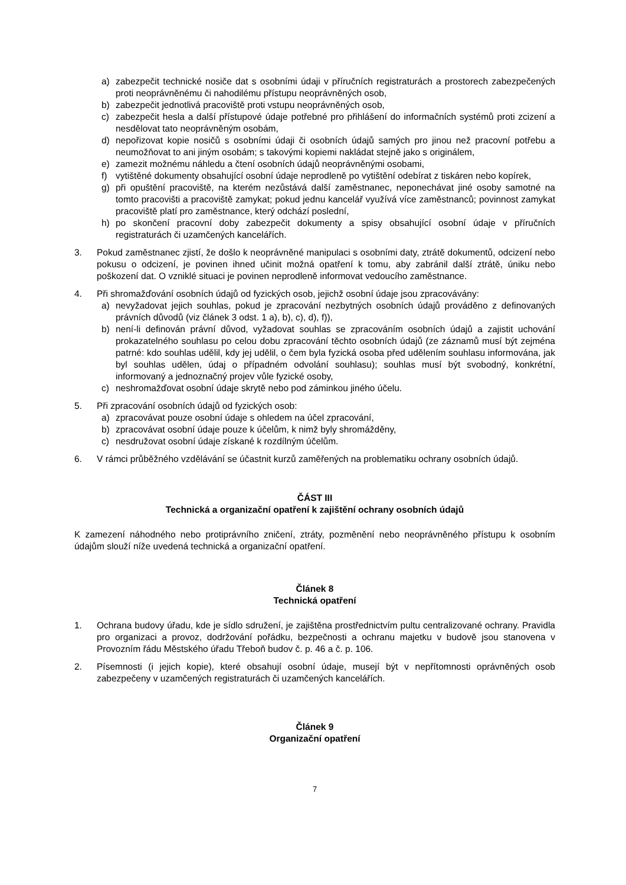a) zabezpečit technické nosiče dat s osobními údaji v příručních registraturách a prostorech zabezpečených proti neoprávněnému či nahodilému přístupu neoprávněných osob,
b) zabezpečit jednotlivá pracoviště proti vstupu neoprávněných osob,
c) zabezpečit hesla a další přístupové údaje potřebné pro přihlášení do informačních systémů proti zcizení a nesdělovat tato neoprávněným osobám,
d) nepořizovat kopie nosičů s osobními údaji či osobních údajů samých pro jinou než pracovní potřebu a neumožňovat to ani jiným osobám; s takovými kopiemi nakládat stejně jako s originálem,
e) zamezit možnému náhledu a čtení osobních údajů neoprávněnými osobami,
f) vytištěné dokumenty obsahující osobní údaje neprodleně po vytištění odebírat z tiskáren nebo kopírek,
g) při opuštění pracoviště, na kterém nezůstává další zaměstnanec, neponechávat jiné osoby samotné na tomto pracovišti a pracoviště zamykat; pokud jednu kancelář využívá více zaměstnanců; povinnost zamykat pracoviště platí pro zaměstnance, který odchází poslední,
h) po skončení pracovní doby zabezpečit dokumenty a spisy obsahující osobní údaje v příručních registraturách či uzamčených kancelářích.
3. Pokud zaměstnanec zjistí, že došlo k neoprávněné manipulaci s osobními daty, ztrátě dokumentů, odcizení nebo pokusu o odcizení, je povinen ihned učinit možná opatření k tomu, aby zabránil další ztrátě, úniku nebo poškození dat. O vzniklé situaci je povinen neprodleně informovat vedoucího zaměstnance.
4. Při shromažďování osobních údajů od fyzických osob, jejichž osobní údaje jsou zpracovávány:
a) nevyžadovat jejich souhlas, pokud je zpracování nezbytných osobních údajů prováděno z definovaných právních důvodů (viz článek 3 odst. 1 a), b), c), d), f)),
b) není-li definován právní důvod, vyžadovat souhlas se zpracováním osobních údajů a zajistit uchování prokazatelného souhlasu po celou dobu zpracování těchto osobních údajů (ze záznamů musí být zejména patrné: kdo souhlas udělil, kdy jej udělil, o čem byla fyzická osoba před udělením souhlasu informována, jak byl souhlas udělen, údaj o případném odvolání souhlasu); souhlas musí být svobodný, konkrétní, informovaný a jednoznačný projev vůle fyzické osoby,
c) neshromažďovat osobní údaje skrytě nebo pod záminkou jiného účelu.
5. Při zpracování osobních údajů od fyzických osob:
a) zpracovávat pouze osobní údaje s ohledem na účel zpracování,
b) zpracovávat osobní údaje pouze k účelům, k nimž byly shromážděny,
c) nesdružovat osobní údaje získané k rozdílným účelům.
6. V rámci průběžného vzdělávání se účastnit kurzů zaměřených na problematiku ochrany osobních údajů.
ČÁST III
Technická a organizační opatření k zajištění ochrany osobních údajů
K zamezení náhodného nebo protiprávního zničení, ztráty, pozměnění nebo neoprávněného přístupu k osobním údajům slouží níže uvedená technická a organizační opatření.
Článek 8
Technická opatření
1. Ochrana budovy úřadu, kde je sídlo sdružení, je zajištěna prostřednictvím pultu centralizované ochrany. Pravidla pro organizaci a provoz, dodržování pořádku, bezpečnosti a ochranu majetku v budově jsou stanovena v Provozním řádu Městského úřadu Třeboň budov č. p. 46 a č. p. 106.
2. Písemnosti (i jejich kopie), které obsahují osobní údaje, musejí být v nepřítomnosti oprávněných osob zabezpečeny v uzamčených registraturách či uzamčených kancelářích.
Článek 9
Organizační opatření
7